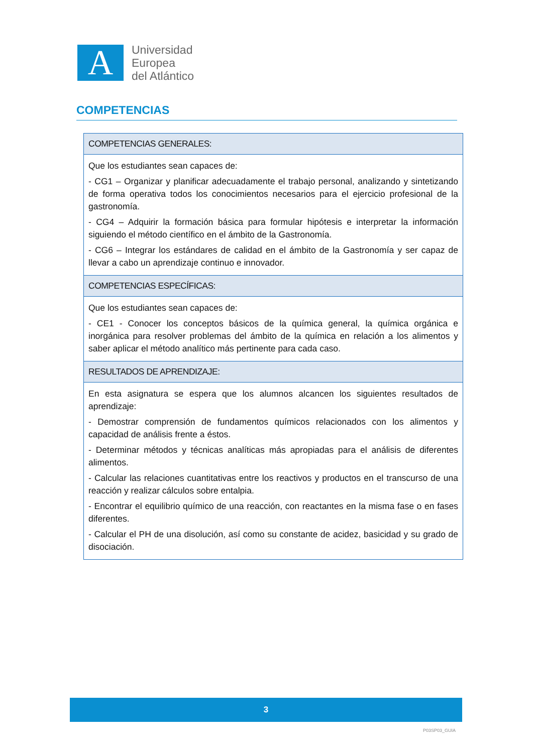A
Universidad
Europea
del Atlántico
COMPETENCIAS
| COMPETENCIAS GENERALES: |
| --- |
| Que los estudiantes sean capaces de: - CG1 – Organizar y planificar adecuadamente el trabajo personal, analizando y sintetizando de forma operativa todos los conocimientos necesarios para el ejercicio profesional de la gastronomía. - CG4 – Adquirir la formación básica para formular hipótesis e interpretar la información siguiendo el método científico en el ámbito de la Gastronomía. - CG6 – Integrar los estándares de calidad en el ámbito de la Gastronomía y ser capaz de llevar a cabo un aprendizaje continuo e innovador. |
| COMPETENCIAS ESPECÍFICAS: |
| Que los estudiantes sean capaces de: - CE1 - Conocer los conceptos básicos de la química general, la química orgánica e inorgánica para resolver problemas del ámbito de la química en relación a los alimentos y saber aplicar el método analítico más pertinente para cada caso. |
| RESULTADOS DE APRENDIZAJE: |
| En esta asignatura se espera que los alumnos alcancen los siguientes resultados de aprendizaje: - Demostrar comprensión de fundamentos químicos relacionados con los alimentos y capacidad de análisis frente a éstos. - Determinar métodos y técnicas analíticas más apropiadas para el análisis de diferentes alimentos. - Calcular las relaciones cuantitativas entre los reactivos y productos en el transcurso de una reacción y realizar cálculos sobre entalpia. - Encontrar el equilibrio químico de una reacción, con reactantes en la misma fase o en fases diferentes. - Calcular el PH de una disolución, así como su constante de acidez, basicidad y su grado de disociación. |
3
P03SP03_GUIA